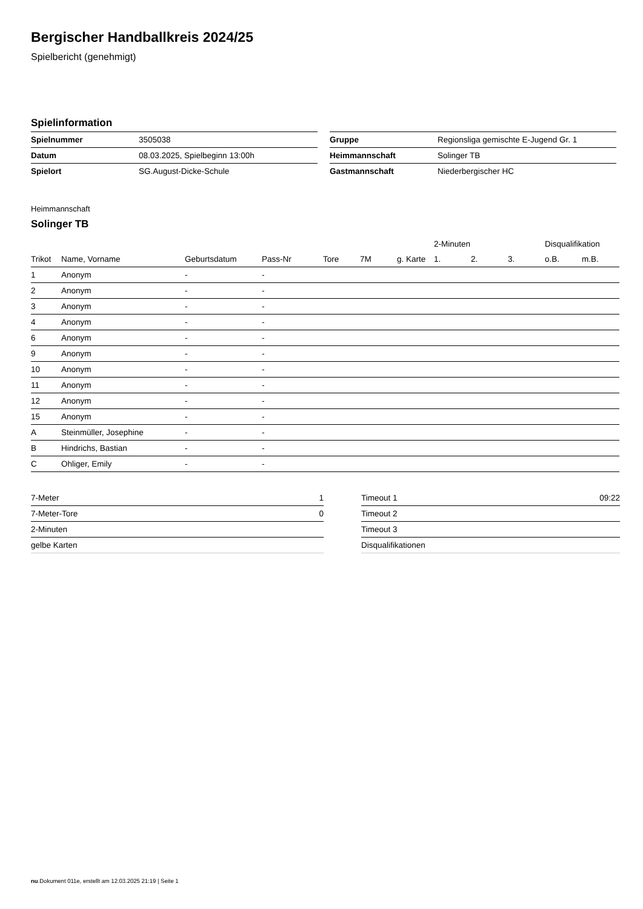Bergischer Handballkreis 2024/25
Spielbericht (genehmigt)
Spielinformation
| Spielnummer | 3505038 |
| Datum | 08.03.2025, Spielbeginn 13:00h |
| Spielort | SG.August-Dicke-Schule |
| Gruppe | Regionsliga gemischte E-Jugend Gr. 1 |
| Heimmannschaft | Solinger TB |
| Gastmannschaft | Niederbergischer HC |
Heimmannschaft
Solinger TB
| | | | | | | | 2-Minuten | | | Disqualifikation | |
| --- | --- | --- | --- | --- | --- | --- | --- | --- | --- | --- | --- |
| Trikot | Name, Vorname | Geburtsdatum | Pass-Nr | Tore | 7M | g. Karte | 1. | 2. | 3. | o.B. | m.B. |
| 1 | Anonym | - | - | | | | | | | | |
| 2 | Anonym | - | - | | | | | | | | |
| 3 | Anonym | - | - | | | | | | | | |
| 4 | Anonym | - | - | | | | | | | | |
| 6 | Anonym | - | - | | | | | | | | |
| 9 | Anonym | - | - | | | | | | | | |
| 10 | Anonym | - | - | | | | | | | | |
| 11 | Anonym | - | - | | | | | | | | |
| 12 | Anonym | - | - | | | | | | | | |
| 15 | Anonym | - | - | | | | | | | | |
| A | Steinmüller, Josephine | - | - | | | | | | | | |
| B | Hindrichs, Bastian | - | - | | | | | | | | |
| C | Ohliger, Emily | - | - | | | | | | | | |
| 7-Meter | 1 |
| 7-Meter-Tore | 0 |
| 2-Minuten | |
| gelbe Karten | |
| Timeout 1 | 09:22 |
| Timeout 2 | |
| Timeout 3 | |
| Disqualifikationen | |
nu.Dokument 011e, erstellt am 12.03.2025 21:19 | Seite 1